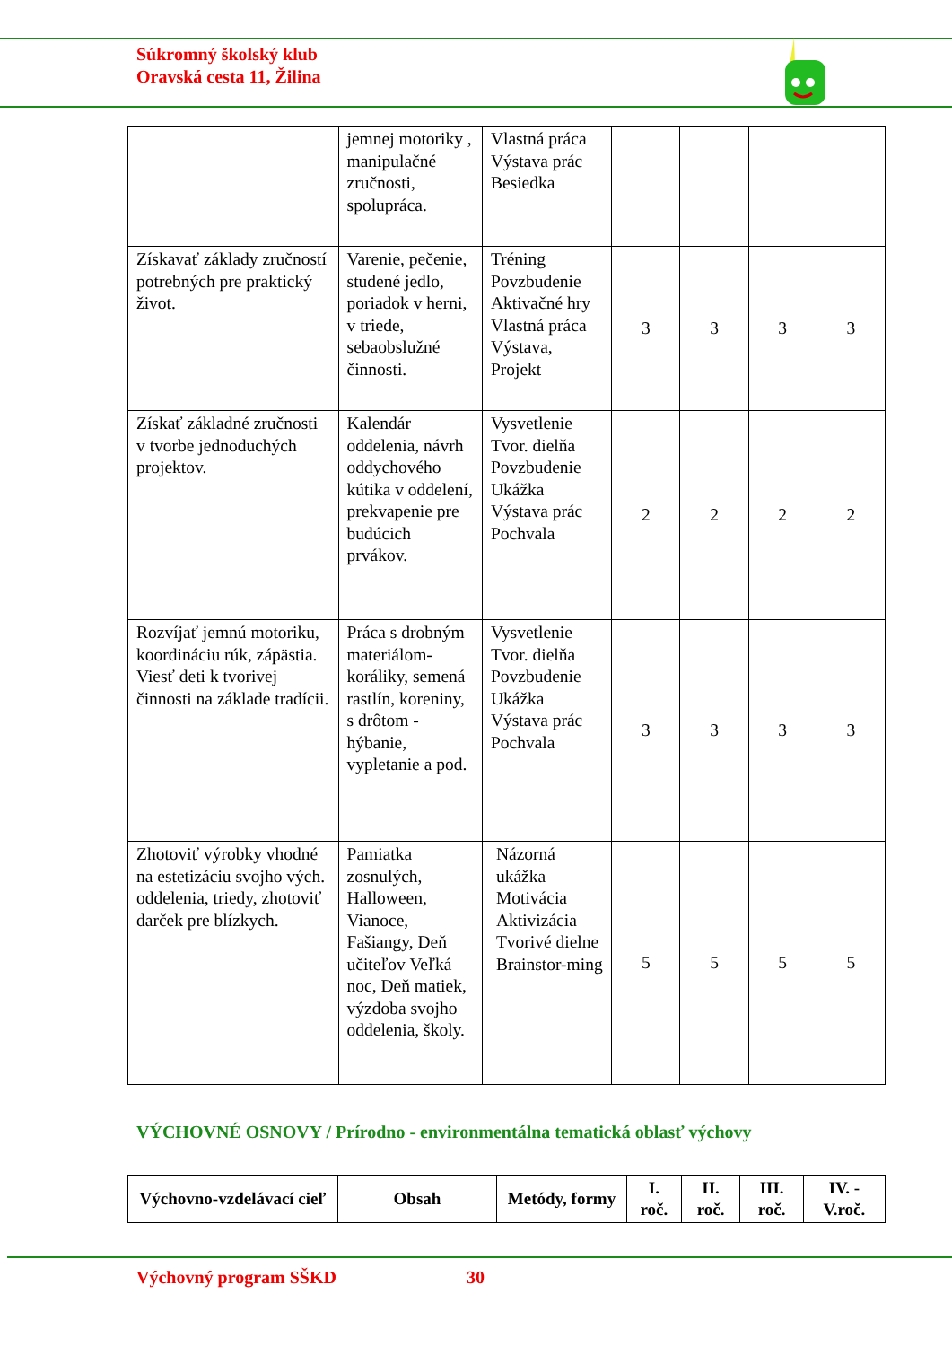Súkromný školský klub
Oravská cesta 11, Žilina
| | jemnej motoriky , manipulačné zručnosti, spolupráca. | Vlastná práca Výstava prác Besiedka | | | | |
| Získavať základy zručností potrebných pre praktický život. | Varenie, pečenie, studené jedlo, poriadok v herni, v triede, sebaobslužné činnosti. | Tréning Povzbudenie Aktivačné hry Vlastná práca Výstava, Projekt | 3 | 3 | 3 | 3 |
| Získať základné zručnosti v tvorbe jednoduchých projektov. | Kalendár oddelenia, návrh oddychového kútika v oddelení, prekvapenie pre budúcich prvákov. | Vysvetlenie Tvor. dielňa Povzbudenie Ukážka Výstava prác Pochvala | 2 | 2 | 2 | 2 |
| Rozvíjať jemnú motoriku, koordináciu rúk, zápästia. Viesť deti k tvorivej činnosti na základe tradícii. | Práca s drobným materiálom- koráliky, semená rastlín, koreniny, s drôtom - hýbanie, vypletanie a pod. | Vysvetlenie Tvor. dielňa Povzbudenie Ukážka Výstava prác Pochvala | 3 | 3 | 3 | 3 |
| Zhotoviť výrobky vhodné na estetizáciu svojho vých. oddelenia, triedy, zhotoviť darček pre blízkych. | Pamiatka zosnulých, Halloween, Vianoce, Fašiangy, Deň učiteľov Veľká noc, Deň matiek, výzdoba svojho oddelenia, školy. | Názorná ukážka Motivácia Aktivizácia Tvorivé dielne Brainstor-ming | 5 | 5 | 5 | 5 |
VÝCHOVNÉ OSNOVY / Prírodno - environmentálna tematická oblasť výchovy
| Výchovno-vzdelávací cieľ | Obsah | Metódy, formy | I. roč. | II. roč. | III. roč. | IV. - V.roč. |
| --- | --- | --- | --- | --- | --- | --- |
Výchovný program SŠKD 30